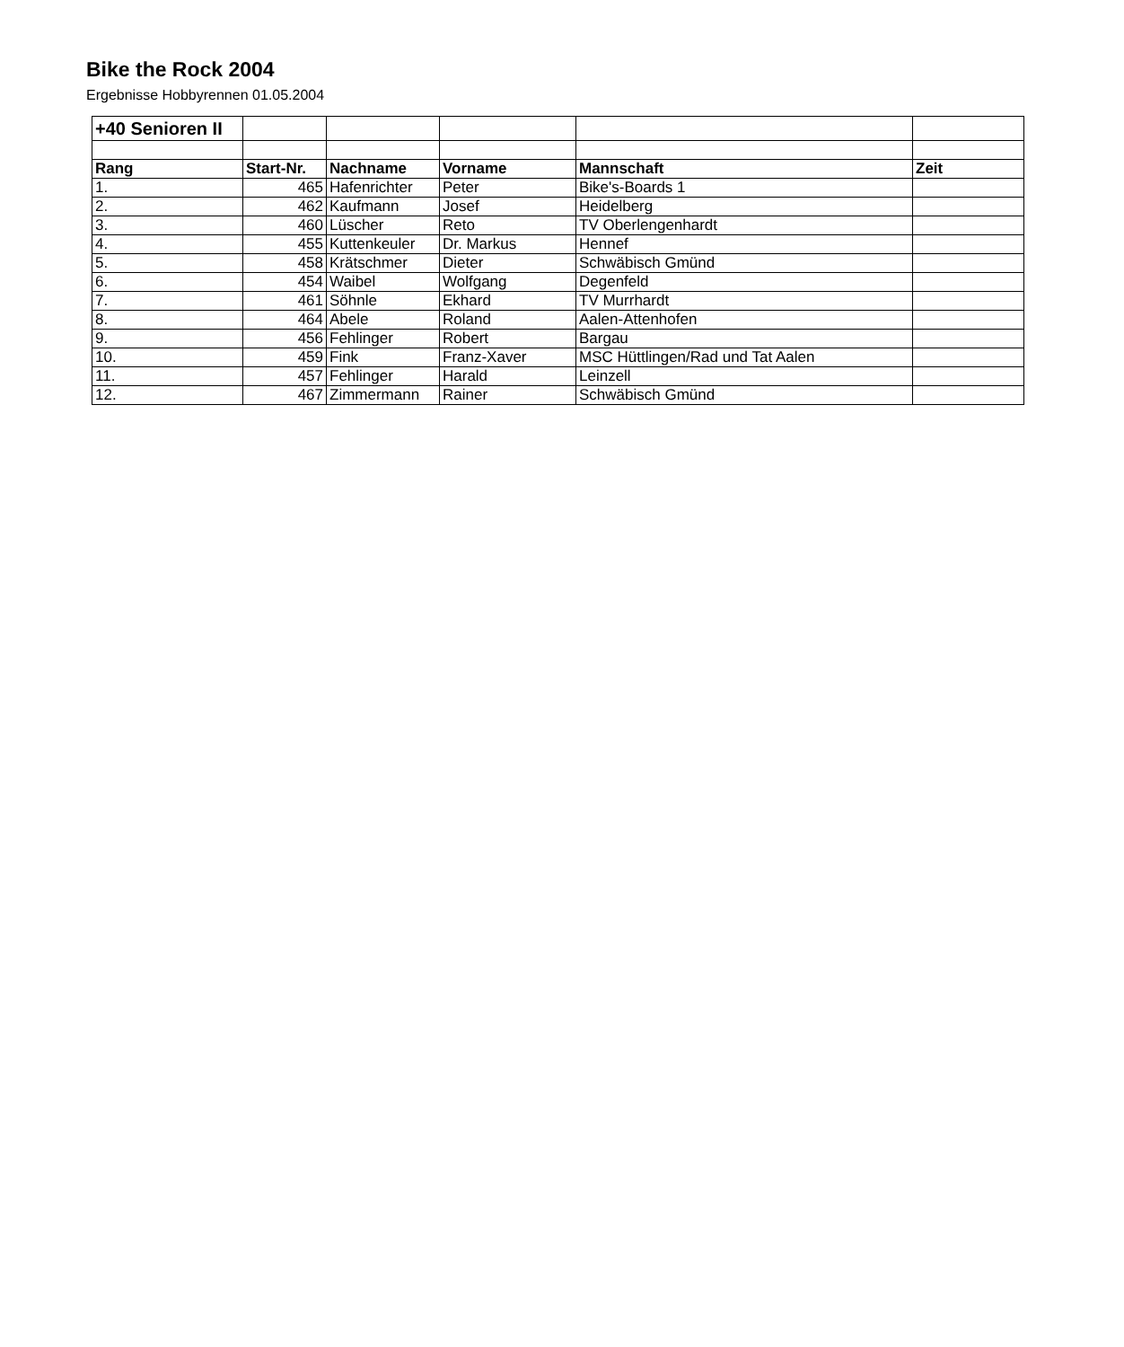Bike the Rock 2004
Ergebnisse Hobbyrennen 01.05.2004
| +40 Senioren II | | | | | |
| Rang | Start-Nr. | Nachname | Vorname | Mannschaft | Zeit |
| 1. | 465 | Hafenrichter | Peter | Bike's-Boards 1 | |
| 2. | 462 | Kaufmann | Josef | Heidelberg | |
| 3. | 460 | Lüscher | Reto | TV Oberlengenhardt | |
| 4. | 455 | Kuttenkeuler | Dr. Markus | Hennef | |
| 5. | 458 | Krätschmer | Dieter | Schwäbisch Gmünd | |
| 6. | 454 | Waibel | Wolfgang | Degenfeld | |
| 7. | 461 | Söhnle | Ekhard | TV Murrhardt | |
| 8. | 464 | Abele | Roland | Aalen-Attenhofen | |
| 9. | 456 | Fehlinger | Robert | Bargau | |
| 10. | 459 | Fink | Franz-Xaver | MSC Hüttlingen/Rad und Tat Aalen | |
| 11. | 457 | Fehlinger | Harald | Leinzell | |
| 12. | 467 | Zimmermann | Rainer | Schwäbisch Gmünd | |